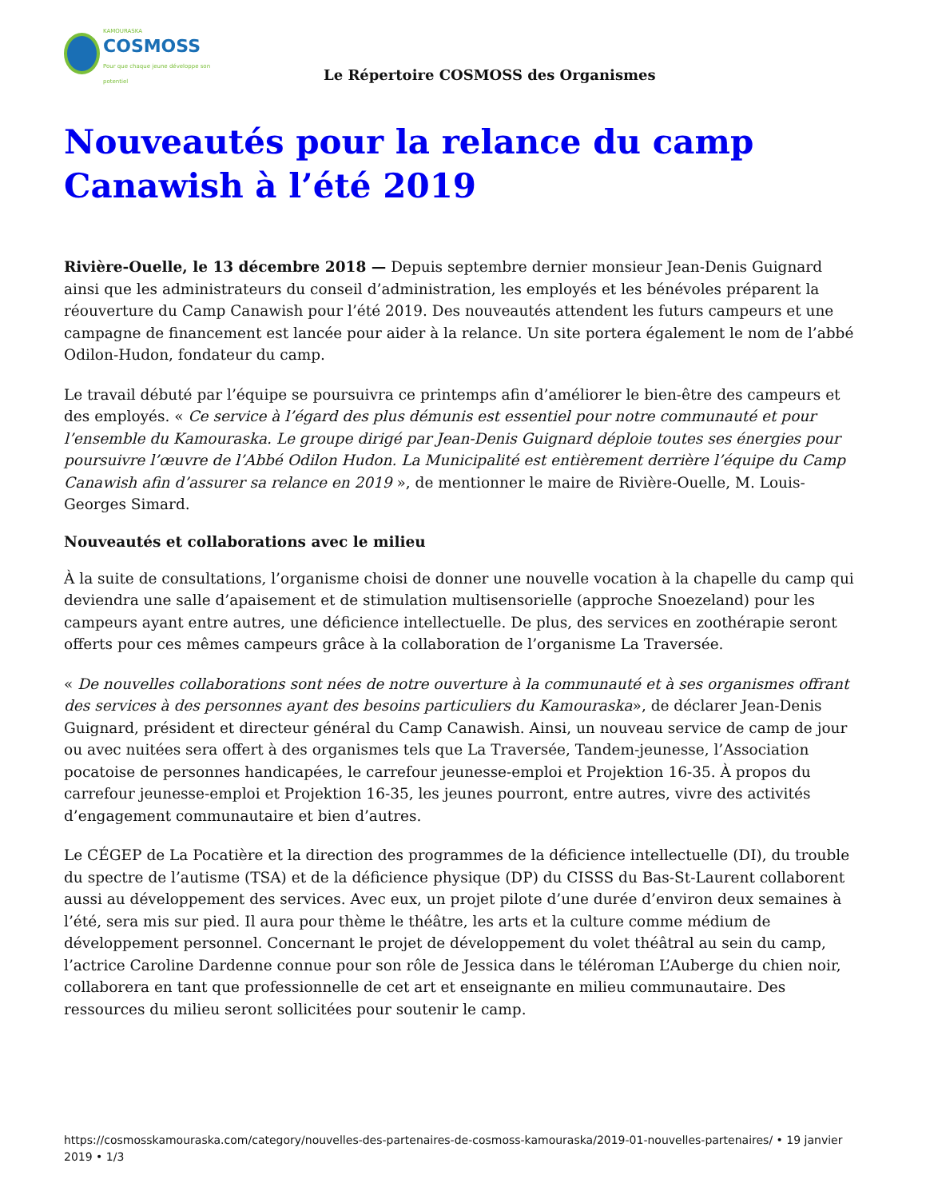KAMOURASKA
COSMOSS
Pour que chaque jeune développe son potentiel
Le Répertoire COSMOSS des Organismes
Nouveautés pour la relance du camp Canawish à l’été 2019
Rivière-Ouelle, le 13 décembre 2018 — Depuis septembre dernier monsieur Jean-Denis Guignard ainsi que les administrateurs du conseil d’administration, les employés et les bénévoles préparent la réouverture du Camp Canawish pour l’été 2019. Des nouveautés attendent les futurs campeurs et une campagne de financement est lancée pour aider à la relance. Un site portera également le nom de l’abbé Odilon-Hudon, fondateur du camp.
Le travail débuté par l’équipe se poursuivra ce printemps afin d’améliorer le bien-être des campeurs et des employés. « Ce service à l’égard des plus démunis est essentiel pour notre communauté et pour l’ensemble du Kamouraska. Le groupe dirigé par Jean-Denis Guignard déploie toutes ses énergies pour poursuivre l’œuvre de l’Abbé Odilon Hudon. La Municipalité est entièrement derrière l’équipe du Camp Canawish afin d’assurer sa relance en 2019 », de mentionner le maire de Rivière-Ouelle, M. Louis-Georges Simard.
Nouveautés et collaborations avec le milieu
À la suite de consultations, l’organisme choisi de donner une nouvelle vocation à la chapelle du camp qui deviendra une salle d’apaisement et de stimulation multisensorielle (approche Snoezeland) pour les campeurs ayant entre autres, une déficience intellectuelle. De plus, des services en zoothérapie seront offerts pour ces mêmes campeurs grâce à la collaboration de l’organisme La Traversée.
« De nouvelles collaborations sont nées de notre ouverture à la communauté et à ses organismes offrant des services à des personnes ayant des besoins particuliers du Kamouraska», de déclarer Jean-Denis Guignard, président et directeur général du Camp Canawish. Ainsi, un nouveau service de camp de jour ou avec nuitées sera offert à des organismes tels que La Traversée, Tandem-jeunesse, l’Association pocatoise de personnes handicapées, le carrefour jeunesse-emploi et Projektion 16-35. À propos du carrefour jeunesse-emploi et Projektion 16-35, les jeunes pourront, entre autres, vivre des activités d’engagement communautaire et bien d’autres.
Le CÉGEP de La Pocatière et la direction des programmes de la déficience intellectuelle (DI), du trouble du spectre de l’autisme (TSA) et de la déficience physique (DP) du CISSS du Bas-St-Laurent collaborent aussi au développement des services. Avec eux, un projet pilote d’une durée d’environ deux semaines à l’été, sera mis sur pied. Il aura pour thème le théâtre, les arts et la culture comme médium de développement personnel. Concernant le projet de développement du volet théâtral au sein du camp, l’actrice Caroline Dardenne connue pour son rôle de Jessica dans le téléroman L’Auberge du chien noir, collaborera en tant que professionnelle de cet art et enseignante en milieu communautaire. Des ressources du milieu seront sollicitées pour soutenir le camp.
https://cosmosskamouraska.com/category/nouvelles-des-partenaires-de-cosmoss-kamouraska/2019-01-nouvelles-partenaires/ • 19 janvier 2019 • 1/3